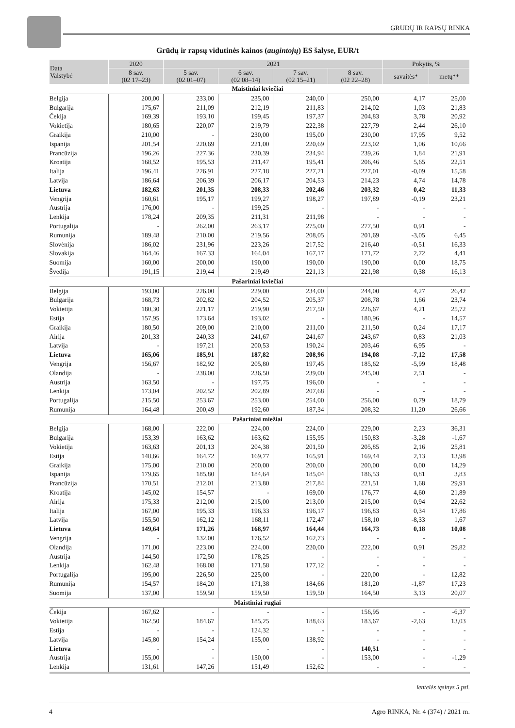GRŪDŲ IR RAPSŲ RINKA
Grūdų ir rapsų vidutinės kainos (augintojų) ES šalyse, EUR/t
| Data Valstybė | 2020 | 2021 | | | | Pokytis, % | |
| --- | --- | --- | --- | --- | --- | --- | --- |
| | 8 sav. (02 17–23) | 5 sav. (02 01–07) | 6 sav. (02 08–14) | 7 sav. (02 15–21) | 8 sav. (02 22–28) | savaitės* | metų** |
| Maistiniai kviečiai | | | | | | | |
| Belgija | 200,00 | 233,00 | 235,00 | 240,00 | 250,00 | 4,17 | 25,00 |
| Bulgarija | 175,67 | 211,09 | 212,19 | 211,83 | 214,02 | 1,03 | 21,83 |
| Čekija | 169,39 | 193,10 | 199,45 | 197,37 | 204,83 | 3,78 | 20,92 |
| Vokietija | 180,65 | 220,07 | 219,79 | 222,38 | 227,79 | 2,44 | 26,10 |
| Graikija | 210,00 | - | 230,00 | 195,00 | 230,00 | 17,95 | 9,52 |
| Ispanija | 201,54 | 220,69 | 221,00 | 220,69 | 223,02 | 1,06 | 10,66 |
| Prancūzija | 196,26 | 227,36 | 230,39 | 234,94 | 239,26 | 1,84 | 21,91 |
| Kroatija | 168,52 | 195,53 | 211,47 | 195,41 | 206,46 | 5,65 | 22,51 |
| Italija | 196,41 | 226,91 | 227,18 | 227,21 | 227,01 | -0,09 | 15,58 |
| Latvija | 186,64 | 206,39 | 206,17 | 204,53 | 214,23 | 4,74 | 14,78 |
| Lietuva | 182,63 | 201,35 | 208,33 | 202,46 | 203,32 | 0,42 | 11,33 |
| Vengrija | 160,61 | 195,17 | 199,27 | 198,27 | 197,89 | -0,19 | 23,21 |
| Austrija | 176,00 | - | 199,25 | - | - | - | - |
| Lenkija | 178,24 | 209,35 | 211,31 | 211,98 | - | - | - |
| Portugalija | - | 262,00 | 263,17 | 275,00 | 277,50 | 0,91 | - |
| Rumunija | 189,48 | 210,00 | 219,56 | 208,05 | 201,69 | -3,05 | 6,45 |
| Slovėnija | 186,02 | 231,96 | 223,26 | 217,52 | 216,40 | -0,51 | 16,33 |
| Slovakija | 164,46 | 167,33 | 164,04 | 167,17 | 171,72 | 2,72 | 4,41 |
| Suomija | 160,00 | 200,00 | 190,00 | 190,00 | 190,00 | 0,00 | 18,75 |
| Švedija | 191,15 | 219,44 | 219,49 | 221,13 | 221,98 | 0,38 | 16,13 |
| Pašariniai kviečiai | | | | | | | |
| Belgija | 193,00 | 226,00 | 229,00 | 234,00 | 244,00 | 4,27 | 26,42 |
| Bulgarija | 168,73 | 202,82 | 204,52 | 205,37 | 208,78 | 1,66 | 23,74 |
| Vokietija | 180,30 | 221,17 | 219,90 | 217,50 | 226,67 | 4,21 | 25,72 |
| Estija | 157,95 | 173,64 | 193,02 | - | 180,96 | - | 14,57 |
| Graikija | 180,50 | 209,00 | 210,00 | 211,00 | 211,50 | 0,24 | 17,17 |
| Airija | 201,33 | 240,33 | 241,67 | 241,67 | 243,67 | 0,83 | 21,03 |
| Latvija | - | 197,21 | 200,53 | 190,24 | 203,46 | 6,95 | - |
| Lietuva | 165,06 | 185,91 | 187,82 | 208,96 | 194,08 | -7,12 | 17,58 |
| Vengrija | 156,67 | 182,92 | 205,80 | 197,45 | 185,62 | -5,99 | 18,48 |
| Olandija | - | 238,00 | 236,50 | 239,00 | 245,00 | 2,51 | - |
| Austrija | 163,50 | - | 197,75 | 196,00 | - | - | - |
| Lenkija | 173,04 | 202,52 | 202,89 | 207,68 | - | - | - |
| Portugalija | 215,50 | 253,67 | 253,00 | 254,00 | 256,00 | 0,79 | 18,79 |
| Rumunija | 164,48 | 200,49 | 192,60 | 187,34 | 208,32 | 11,20 | 26,66 |
| Pašariniai miežiai | | | | | | | |
| Belgija | 168,00 | 222,00 | 224,00 | 224,00 | 229,00 | 2,23 | 36,31 |
| Bulgarija | 153,39 | 163,62 | 163,62 | 155,95 | 150,83 | -3,28 | -1,67 |
| Vokietija | 163,63 | 201,13 | 204,38 | 201,50 | 205,85 | 2,16 | 25,81 |
| Estija | 148,66 | 164,72 | 169,77 | 165,91 | 169,44 | 2,13 | 13,98 |
| Graikija | 175,00 | 210,00 | 200,00 | 200,00 | 200,00 | 0,00 | 14,29 |
| Ispanija | 179,65 | 185,80 | 184,64 | 185,04 | 186,53 | 0,81 | 3,83 |
| Prancūzija | 170,51 | 212,01 | 213,80 | 217,84 | 221,51 | 1,68 | 29,91 |
| Kroatija | 145,02 | 154,57 | - | 169,00 | 176,77 | 4,60 | 21,89 |
| Airija | 175,33 | 212,00 | 215,00 | 213,00 | 215,00 | 0,94 | 22,62 |
| Italija | 167,00 | 195,33 | 196,33 | 196,17 | 196,83 | 0,34 | 17,86 |
| Latvija | 155,50 | 162,12 | 168,11 | 172,47 | 158,10 | -8,33 | 1,67 |
| Lietuva | 149,64 | 171,26 | 168,97 | 164,44 | 164,73 | 0,18 | 10,08 |
| Vengrija | - | 132,00 | 176,52 | 162,73 | - | - | - |
| Olandija | 171,00 | 223,00 | 224,00 | 220,00 | 222,00 | 0,91 | 29,82 |
| Austrija | 144,50 | 172,50 | 178,25 | - | - | - | - |
| Lenkija | 162,48 | 168,08 | 171,58 | 177,12 | - | - | - |
| Portugalija | 195,00 | 226,50 | 225,00 | - | 220,00 | - | 12,82 |
| Rumunija | 154,57 | 184,20 | 171,38 | 184,66 | 181,20 | -1,87 | 17,23 |
| Suomija | 137,00 | 159,50 | 159,50 | 159,50 | 164,50 | 3,13 | 20,07 |
| Maistiniai rugiai | | | | | | | |
| Čekija | 167,62 | - | - | - | 156,95 | - | -6,37 |
| Vokietija | 162,50 | 184,67 | 185,25 | 188,63 | 183,67 | -2,63 | 13,03 |
| Estija | - | - | 124,32 | - | - | - | - |
| Latvija | 145,80 | 154,24 | 155,00 | 138,92 | - | - | - |
| Lietuva | - | - | - | - | 140,51 | - | - |
| Austrija | 155,00 | - | 150,00 | - | 153,00 | - | -1,29 |
| Lenkija | 131,61 | 147,26 | 151,49 | 152,62 | - | - | - |
lentelės tęsinys 5 psl.
4 Agro RINKA, Nr. 4 (374) / 2021 m.